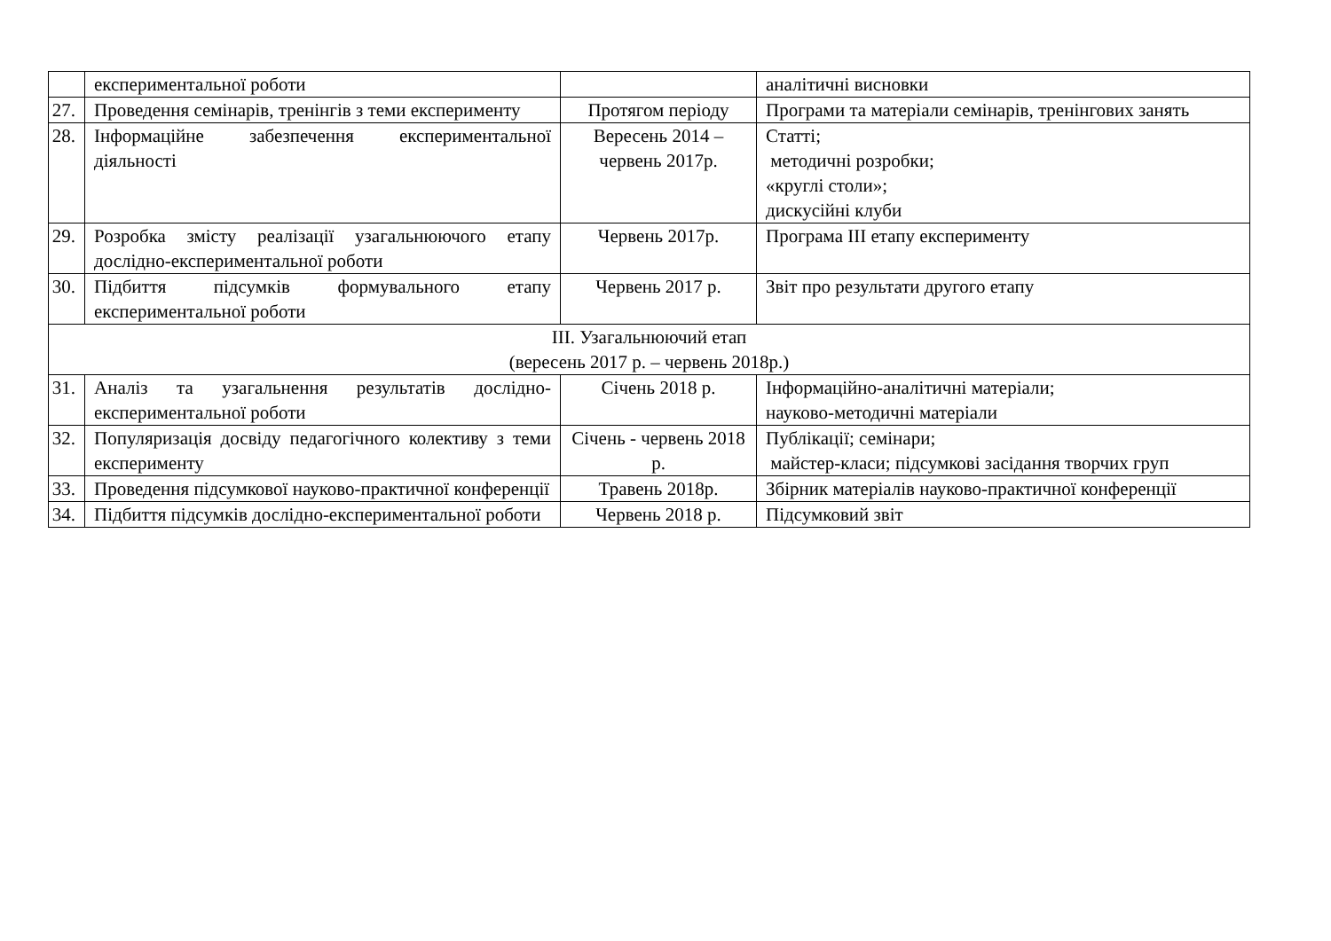| | експериментальної роботи | | аналітичні висновки |
| 27. | Проведення семінарів, тренінгів з теми експерименту | Протягом періоду | Програми та матеріали семінарів, тренінгових занять |
| 28. | Інформаційне забезпечення експериментальної діяльності | Вересень 2014 – червень 2017р. | Статті; методичні розробки; «круглі столи»; дискусійні клуби |
| 29. | Розробка змісту реалізації узагальнюючого етапу дослідно-експериментальної роботи | Червень 2017р. | Програма ІІІ етапу експерименту |
| 30. | Підбиття підсумків формувального етапу експериментальної роботи | Червень 2017 р. | Звіт про результати другого етапу |
| ІІІ. Узагальнюючий етап (вересень 2017 р. – червень 2018р.) | | | |
| 31. | Аналіз та узагальнення результатів дослідно-експериментальної роботи | Січень 2018 р. | Інформаційно-аналітичні матеріали; науково-методичні матеріали |
| 32. | Популяризація досвіду педагогічного колективу з теми експерименту | Січень - червень 2018 р. | Публікації; семінари; майстер-класи; підсумкові засідання творчих груп |
| 33. | Проведення підсумкової науково-практичної конференції | Травень 2018р. | Збірник матеріалів науково-практичної конференції |
| 34. | Підбиття підсумків дослідно-експериментальної роботи | Червень 2018 р. | Підсумковий звіт |